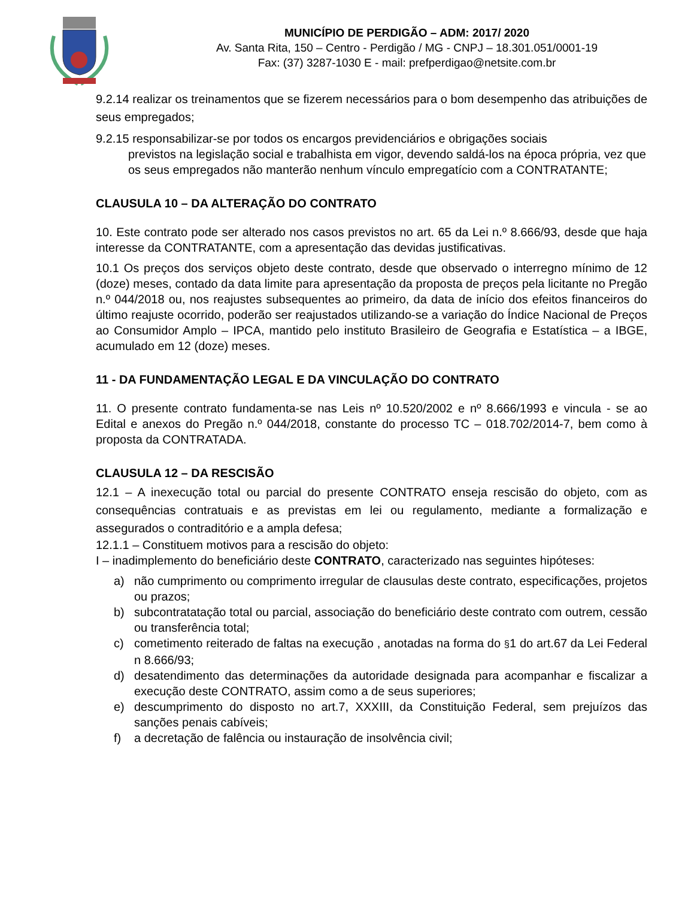MUNICÍPIO DE PERDIGÃO – ADM: 2017/ 2020
Av. Santa Rita, 150 – Centro - Perdigão / MG - CNPJ – 18.301.051/0001-19
Fax: (37) 3287-1030 E - mail: prefperdigao@netsite.com.br
9.2.14 realizar os treinamentos que se fizerem necessários para o bom desempenho das atribuições de seus empregados;
9.2.15 responsabilizar-se por todos os encargos previdenciários e obrigações sociais
previstos na legislação social e trabalhista em vigor, devendo saldá-los na época própria, vez que os seus empregados não manterão nenhum vínculo empregatício com a CONTRATANTE;
CLAUSULA 10 – DA ALTERAÇÃO DO CONTRATO
10. Este contrato pode ser alterado nos casos previstos no art. 65 da Lei n.º 8.666/93, desde que haja interesse da CONTRATANTE, com a apresentação das devidas justificativas.
10.1 Os preços dos serviços objeto deste contrato, desde que observado o interregno mínimo de 12 (doze) meses, contado da data limite para apresentação da proposta de preços pela licitante no Pregão n.º 044/2018 ou, nos reajustes subsequentes ao primeiro, da data de início dos efeitos financeiros do último reajuste ocorrido, poderão ser reajustados utilizando-se a variação do Índice Nacional de Preços ao Consumidor Amplo – IPCA, mantido pelo instituto Brasileiro de Geografia e Estatística – a IBGE, acumulado em 12 (doze) meses.
11 - DA FUNDAMENTAÇÃO LEGAL E DA VINCULAÇÃO DO CONTRATO
11. O presente contrato fundamenta-se nas Leis nº 10.520/2002 e nº 8.666/1993 e vincula - se ao Edital e anexos do Pregão n.º 044/2018, constante do processo TC – 018.702/2014-7, bem como à proposta da CONTRATADA.
CLAUSULA 12 – DA RESCISÃO
12.1 – A inexecução total ou parcial do presente CONTRATO enseja rescisão do objeto, com as consequências contratuais e as previstas em lei ou regulamento, mediante a formalização e assegurados o contraditório e a ampla defesa;
12.1.1 – Constituem motivos para a rescisão do objeto:
I – inadimplemento do beneficiário deste CONTRATO, caracterizado nas seguintes hipóteses:
a) não cumprimento ou comprimento irregular de clausulas deste contrato, especificações, projetos ou prazos;
b) subcontratatação total ou parcial, associação do beneficiário deste contrato com outrem, cessão ou transferência total;
c) cometimento reiterado de faltas na execução , anotadas na forma do §1 do art.67 da Lei Federal n 8.666/93;
d) desatendimento das determinações da autoridade designada para acompanhar e fiscalizar a execução deste CONTRATO, assim como a de seus superiores;
e) descumprimento do disposto no art.7, XXXIII, da Constituição Federal, sem prejuízos das sanções penais cabíveis;
f) a decretação de falência ou instauração de insolvência civil;